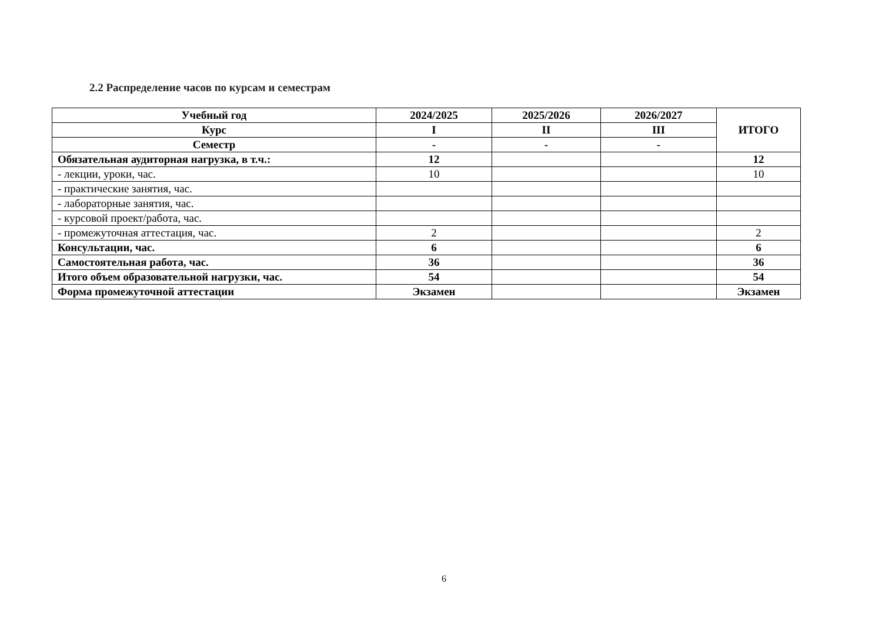2.2 Распределение часов по курсам и семестрам
| Учебный год | 2024/2025 | 2025/2026 | 2026/2027 | ИТОГО |
| --- | --- | --- | --- | --- |
| Курс | I | II | III | |
| Семестр | - | - | - | |
| Обязательная аудиторная нагрузка, в т.ч.: | 12 | | | 12 |
| - лекции, уроки, час. | 10 | | | 10 |
| - практические занятия, час. | | | | |
| - лабораторные занятия, час. | | | | |
| - курсовой проект/работа, час. | | | | |
| - промежуточная аттестация, час. | 2 | | | 2 |
| Консультации, час. | 6 | | | 6 |
| Самостоятельная работа, час. | 36 | | | 36 |
| Итого объем образовательной нагрузки, час. | 54 | | | 54 |
| Форма промежуточной аттестации | Экзамен | | | Экзамен |
6